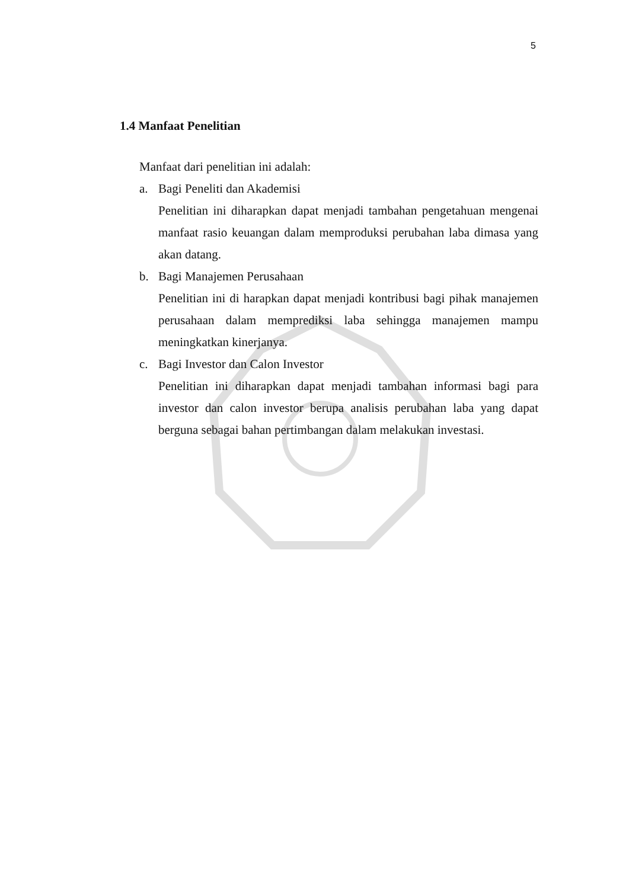5
1.4 Manfaat Penelitian
Manfaat dari penelitian ini adalah:
a. Bagi Peneliti dan Akademisi
Penelitian ini diharapkan dapat menjadi tambahan pengetahuan mengenai manfaat rasio keuangan dalam memproduksi perubahan laba dimasa yang akan datang.
b. Bagi Manajemen Perusahaan
Penelitian ini di harapkan dapat menjadi kontribusi bagi pihak manajemen perusahaan dalam memprediksi laba sehingga manajemen mampu meningkatkan kinerjanya.
c. Bagi Investor dan Calon Investor
Penelitian ini diharapkan dapat menjadi tambahan informasi bagi para investor dan calon investor berupa analisis perubahan laba yang dapat berguna sebagai bahan pertimbangan dalam melakukan investasi.